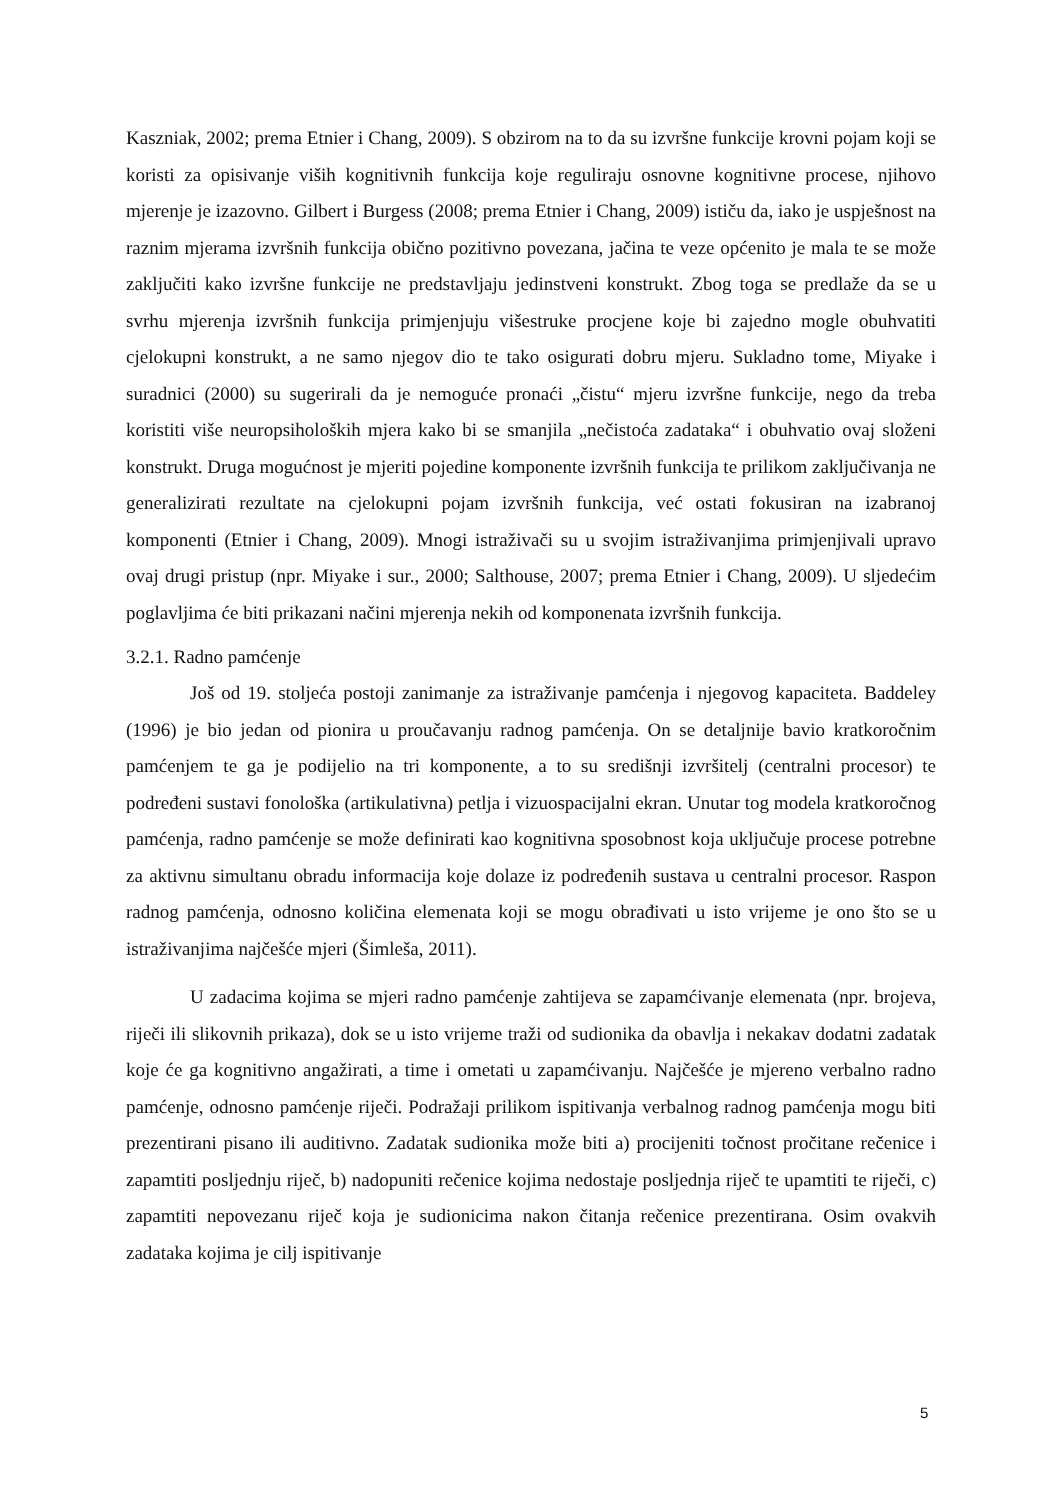Kaszniak, 2002; prema Etnier i Chang, 2009). S obzirom na to da su izvršne funkcije krovni pojam koji se koristi za opisivanje viših kognitivnih funkcija koje reguliraju osnovne kognitivne procese, njihovo mjerenje je izazovno. Gilbert i Burgess (2008; prema Etnier i Chang, 2009) ističu da, iako je uspješnost na raznim mjerama izvršnih funkcija obično pozitivno povezana, jačina te veze općenito je mala te se može zaključiti kako izvršne funkcije ne predstavljaju jedinstveni konstrukt. Zbog toga se predlaže da se u svrhu mjerenja izvršnih funkcija primjenjuju višestruke procjene koje bi zajedno mogle obuhvatiti cjelokupni konstrukt, a ne samo njegov dio te tako osigurati dobru mjeru. Sukladno tome, Miyake i suradnici (2000) su sugerirali da je nemoguće pronaći „čistu“ mjeru izvršne funkcije, nego da treba koristiti više neuropsiholoških mjera kako bi se smanjila „nečistoća zadataka“ i obuhvatio ovaj složeni konstrukt. Druga mogućnost je mjeriti pojedine komponente izvršnih funkcija te prilikom zaključivanja ne generalizirati rezultate na cjelokupni pojam izvršnih funkcija, već ostati fokusiran na izabranoj komponenti (Etnier i Chang, 2009). Mnogi istraživači su u svojim istraživanjima primjenjivali upravo ovaj drugi pristup (npr. Miyake i sur., 2000; Salthouse, 2007; prema Etnier i Chang, 2009). U sljedećim poglavljima će biti prikazani načini mjerenja nekih od komponenata izvršnih funkcija.
3.2.1. Radno pamćenje
Još od 19. stoljeća postoji zanimanje za istraživanje pamćenja i njegovog kapaciteta. Baddeley (1996) je bio jedan od pionira u proučavanju radnog pamćenja. On se detaljnije bavio kratkoročnim pamćenjem te ga je podijelio na tri komponente, a to su središnji izvršitelj (centralni procesor) te podređeni sustavi fonološka (artikulativna) petlja i vizuospacijalni ekran. Unutar tog modela kratkoročnog pamćenja, radno pamćenje se može definirati kao kognitivna sposobnost koja uključuje procese potrebne za aktivnu simultanu obradu informacija koje dolaze iz podređenih sustava u centralni procesor. Raspon radnog pamćenja, odnosno količina elemenata koji se mogu obrađivati u isto vrijeme je ono što se u istraživanjima najčešće mjeri (Šimleša, 2011).
U zadacima kojima se mjeri radno pamćenje zahtijeva se zapamćivanje elemenata (npr. brojeva, riječi ili slikovnih prikaza), dok se u isto vrijeme traži od sudionika da obavlja i nekakav dodatni zadatak koje će ga kognitivno angažirati, a time i ometati u zapamćivanju. Najčešće je mjereno verbalno radno pamćenje, odnosno pamćenje riječi. Podražaji prilikom ispitivanja verbalnog radnog pamćenja mogu biti prezentirani pisano ili auditivno. Zadatak sudionika može biti a) procijeniti točnost pročitane rečenice i zapamtiti posljednju riječ, b) nadopuniti rečenice kojima nedostaje posljednja riječ te upamtiti te riječi, c) zapamtiti nepovezanu riječ koja je sudionicima nakon čitanja rečenice prezentirana. Osim ovakvih zadataka kojima je cilj ispitivanje
5